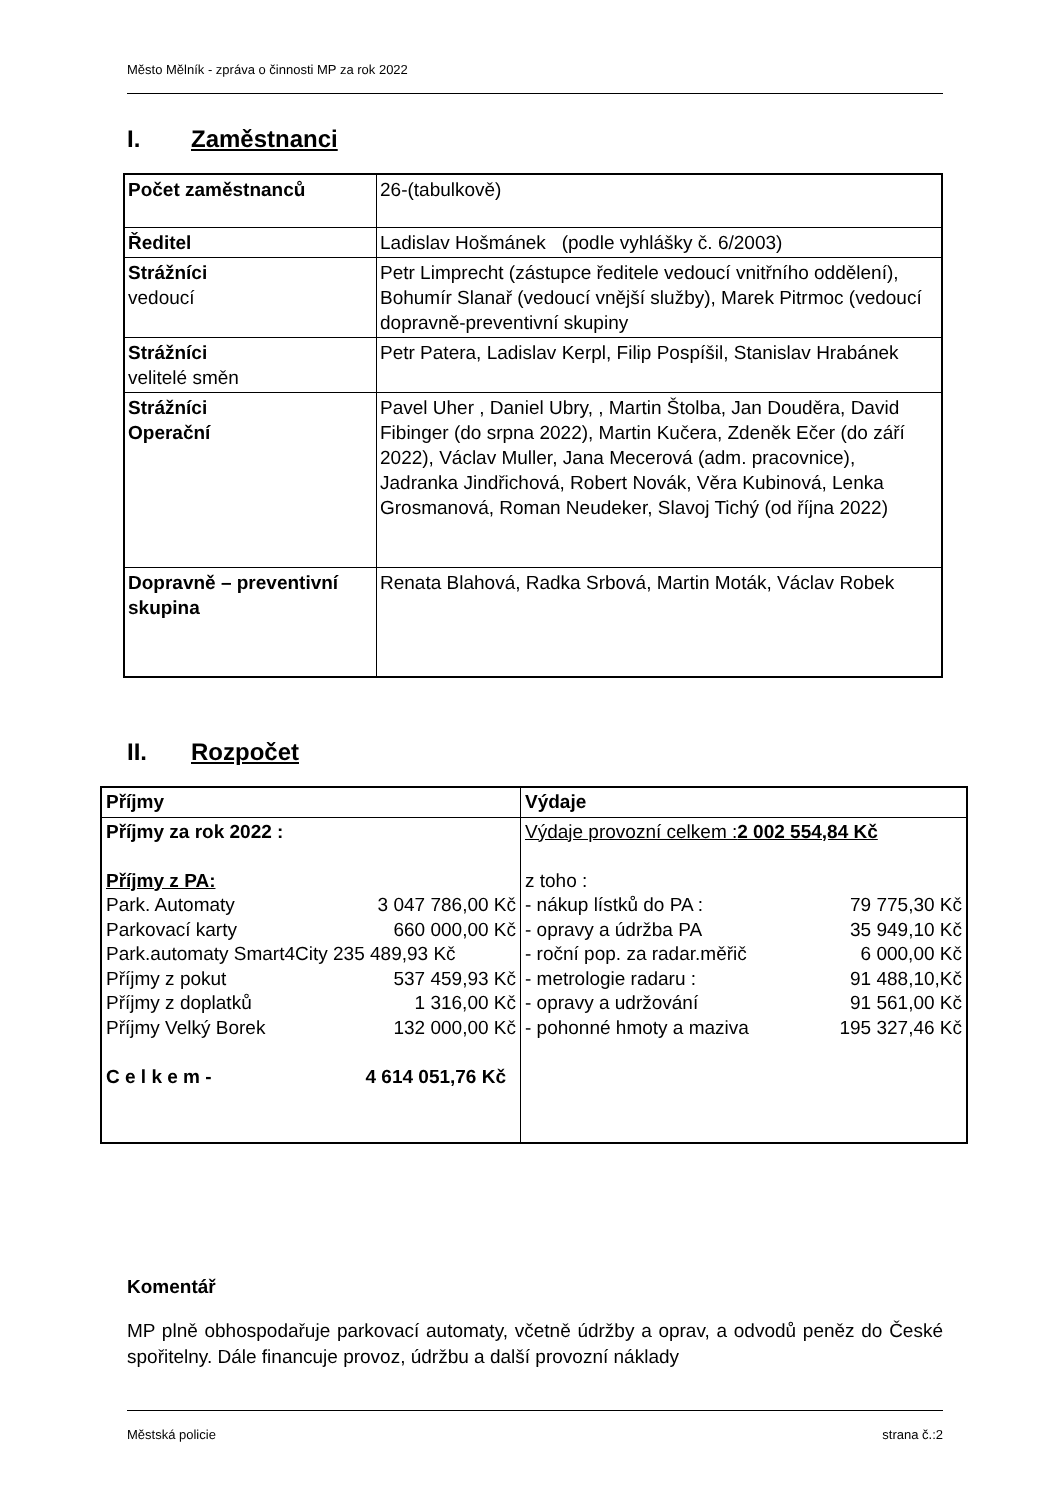Město Mělník - zpráva o činnosti MP za rok 2022
I. Zaměstnanci
| Počet zaměstnanců | 26-(tabulkově) |
| Ředitel | Ladislav Hošmánek (podle vyhlášky č. 6/2003) |
| Strážníci vedoucí | Petr Limprecht (zástupce ředitele vedoucí vnitřního oddělení), Bohumír Slanař (vedoucí vnější služby), Marek Pitrmoc (vedoucí dopravně-preventivní skupiny |
| Strážníci velitelé směn | Petr Patera, Ladislav Kerpl, Filip Pospíšil, Stanislav Hrabánek |
| Strážníci Operační | Pavel Uher , Daniel Ubry, , Martin Štolba, Jan Douděra, David Fibinger (do srpna 2022), Martin Kučera, Zdeněk Ečer (do září 2022), Václav Muller, Jana Mecerová (adm. pracovnice), Jadranka Jindřichová, Robert Novák, Věra Kubinová, Lenka Grosmanová, Roman Neudeker, Slavoj Tichý (od října 2022) |
| Dopravně – preventivní skupina | Renata Blahová, Radka Srbová, Martin Moták, Václav Robek |
II. Rozpočet
| Příjmy | Výdaje |
| Příjmy za rok 2022 : Příjmy z PA: Park. Automaty 3 047 786,00 Kč Parkovací karty 660 000,00 Kč Park.automaty Smart4City 235 489,93 Kč Příjmy z pokut 537 459,93 Kč Příjmy z doplatků 1 316,00 Kč Příjmy Velký Borek 132 000,00 Kč C e l k e m - 4 614 051,76 Kč | Výdaje provozní celkem : 2 002 554,84 Kč z toho : - nákup lístků do PA : 79 775,30 Kč - opravy a údržba PA 35 949,10 Kč - roční pop. za radar.měřič 6 000,00 Kč - metrologie radaru : 91 488,10,Kč - opravy a udržování 91 561,00 Kč - pohonné hmoty a maziva 195 327,46 Kč |
Komentář
MP plně obhospodařuje parkovací automaty, včetně údržby a oprav, a odvodů peněz do České spořitelny. Dále financuje provoz, údržbu a další provozní náklady
Městská policie strana č.:2